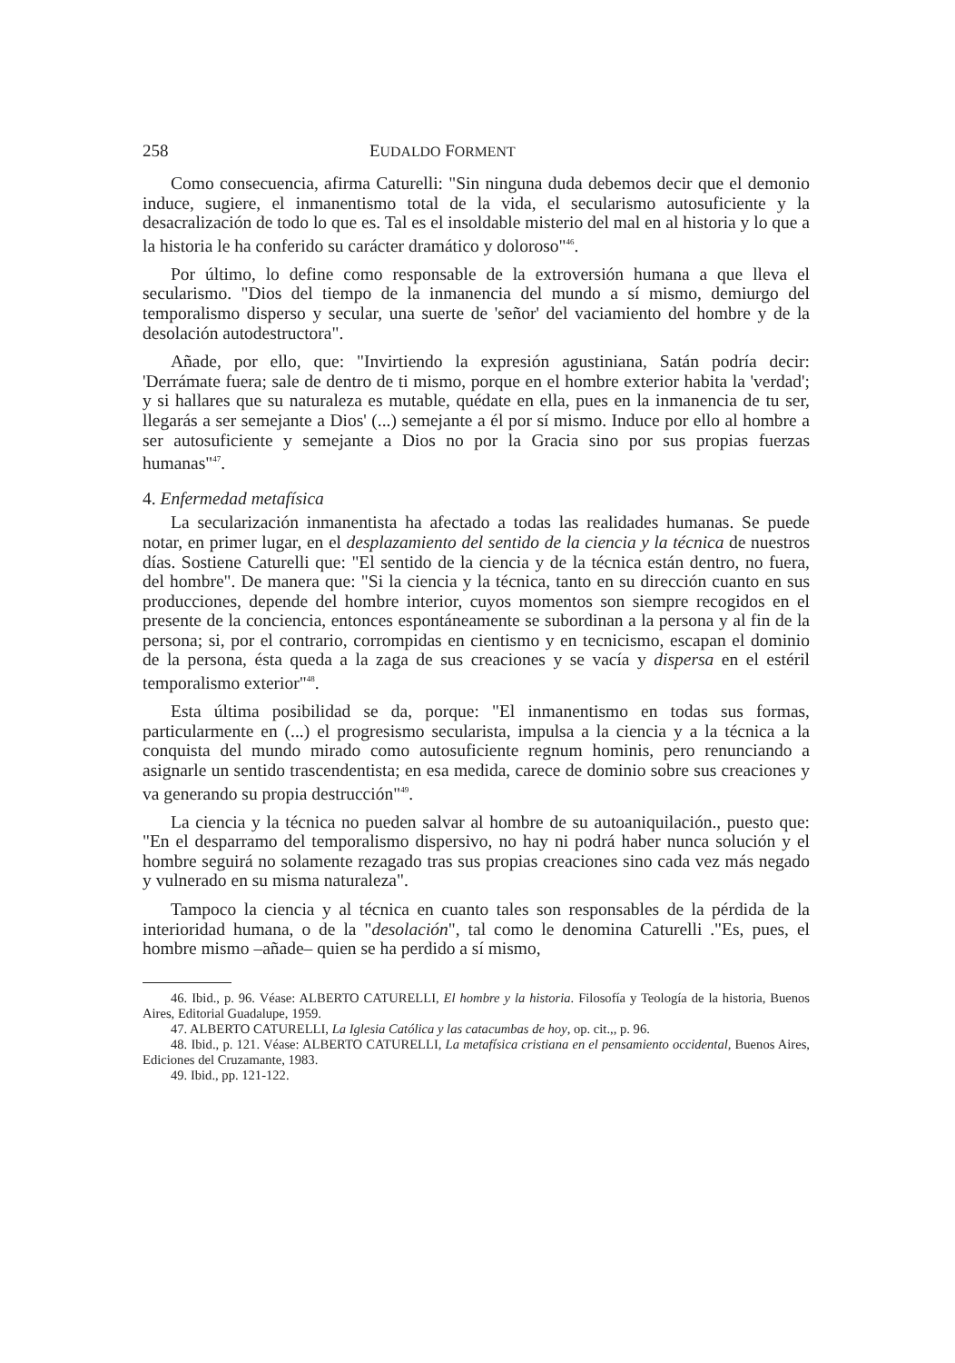258 EUDALDO FORMENT
Como consecuencia, afirma Caturelli: "Sin ninguna duda debemos decir que el demonio induce, sugiere, el inmanentismo total de la vida, el secularismo autosuficiente y la desacralización de todo lo que es. Tal es el insoldable misterio del mal en al historia y lo que a la historia le ha conferido su carácter dramático y doloroso"<sup>46</sup>.
Por último, lo define como responsable de la extroversión humana a que lleva el secularismo. "Dios del tiempo de la inmanencia del mundo a sí mismo, demiurgo del temporalismo disperso y secular, una suerte de 'señor' del vaciamiento del hombre y de la desolación autodestructora".
Añade, por ello, que: "Invirtiendo la expresión agustiniana, Satán podría decir: 'Derrámate fuera; sale de dentro de ti mismo, porque en el hombre exterior habita la 'verdad'; y si hallares que su naturaleza es mutable, quédate en ella, pues en la inmanencia de tu ser, llegarás a ser semejante a Dios' (...) semejante a él por sí mismo. Induce por ello al hombre a ser autosuficiente y semejante a Dios no por la Gracia sino por sus propias fuerzas humanas"<sup>47</sup>.
4. Enfermedad metafísica
La secularización inmanentista ha afectado a todas las realidades humanas. Se puede notar, en primer lugar, en el desplazamiento del sentido de la ciencia y la técnica de nuestros días. Sostiene Caturelli que: "El sentido de la ciencia y de la técnica están dentro, no fuera, del hombre". De manera que: "Si la ciencia y la técnica, tanto en su dirección cuanto en sus producciones, depende del hombre interior, cuyos momentos son siempre recogidos en el presente de la conciencia, entonces espontáneamente se subordinan a la persona y al fin de la persona; si, por el contrario, corrompidas en cientismo y en tecnicismo, escapan el dominio de la persona, ésta queda a la zaga de sus creaciones y se vacía y dispersa en el estéril temporalismo exterior"<sup>48</sup>.
Esta última posibilidad se da, porque: "El inmanentismo en todas sus formas, particularmente en (...) el progresismo secularista, impulsa a la ciencia y a la técnica a la conquista del mundo mirado como autosuficiente regnum hominis, pero renunciando a asignarle un sentido trascendentista; en esa medida, carece de dominio sobre sus creaciones y va generando su propia destrucción"<sup>49</sup>.
La ciencia y la técnica no pueden salvar al hombre de su autoaniquilación., puesto que: "En el desparramo del temporalismo dispersivo, no hay ni podrá haber nunca solución y el hombre seguirá no solamente rezagado tras sus propias creaciones sino cada vez más negado y vulnerado en su misma naturaleza".
Tampoco la ciencia y al técnica en cuanto tales son responsables de la pérdida de la interioridad humana, o de la "desolación", tal como le denomina Caturelli ."Es, pues, el hombre mismo –añade– quien se ha perdido a sí mismo,
46. Ibid., p. 96. Véase: ALBERTO CATURELLI, El hombre y la historia. Filosofía y Teología de la historia, Buenos Aires, Editorial Guadalupe, 1959.
47. ALBERTO CATURELLI, La Iglesia Católica y las catacumbas de hoy, op. cit.,, p. 96.
48. Ibid., p. 121. Véase: ALBERTO CATURELLI, La metafísica cristiana en el pensamiento occidental, Buenos Aires, Ediciones del Cruzamante, 1983.
49. Ibid., pp. 121-122.